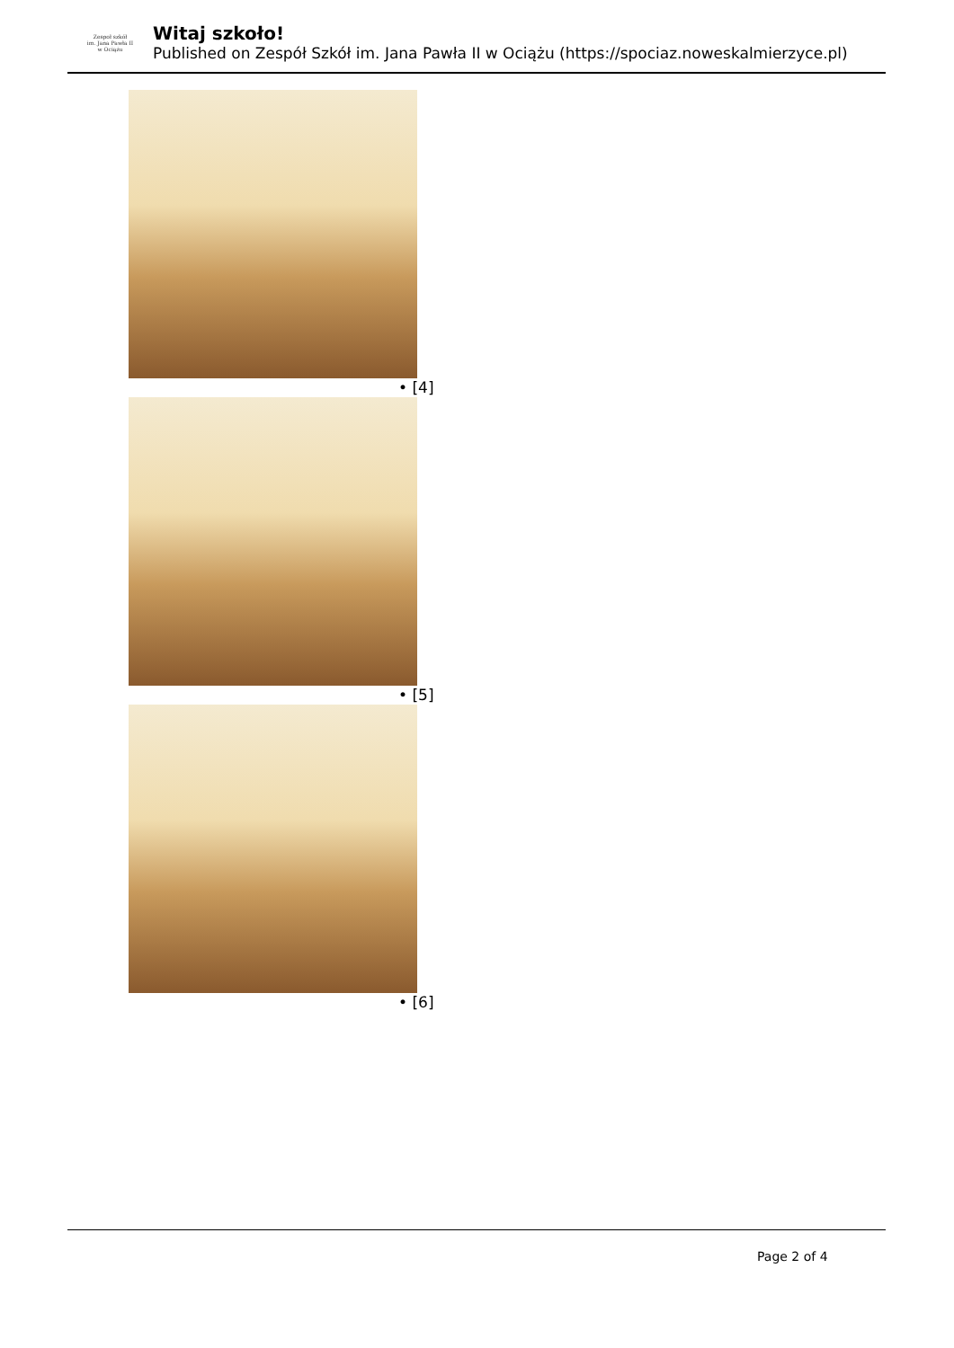Zespoł szkół
im. Jana Pawła II
w Ociążu
Witaj szkoło!
Published on Zespół Szkół im. Jana Pawła II w Ociążu (https://spociaz.noweskalmierzyce.pl)
• [4]
• [5]
• [6]
Page 2 of 4